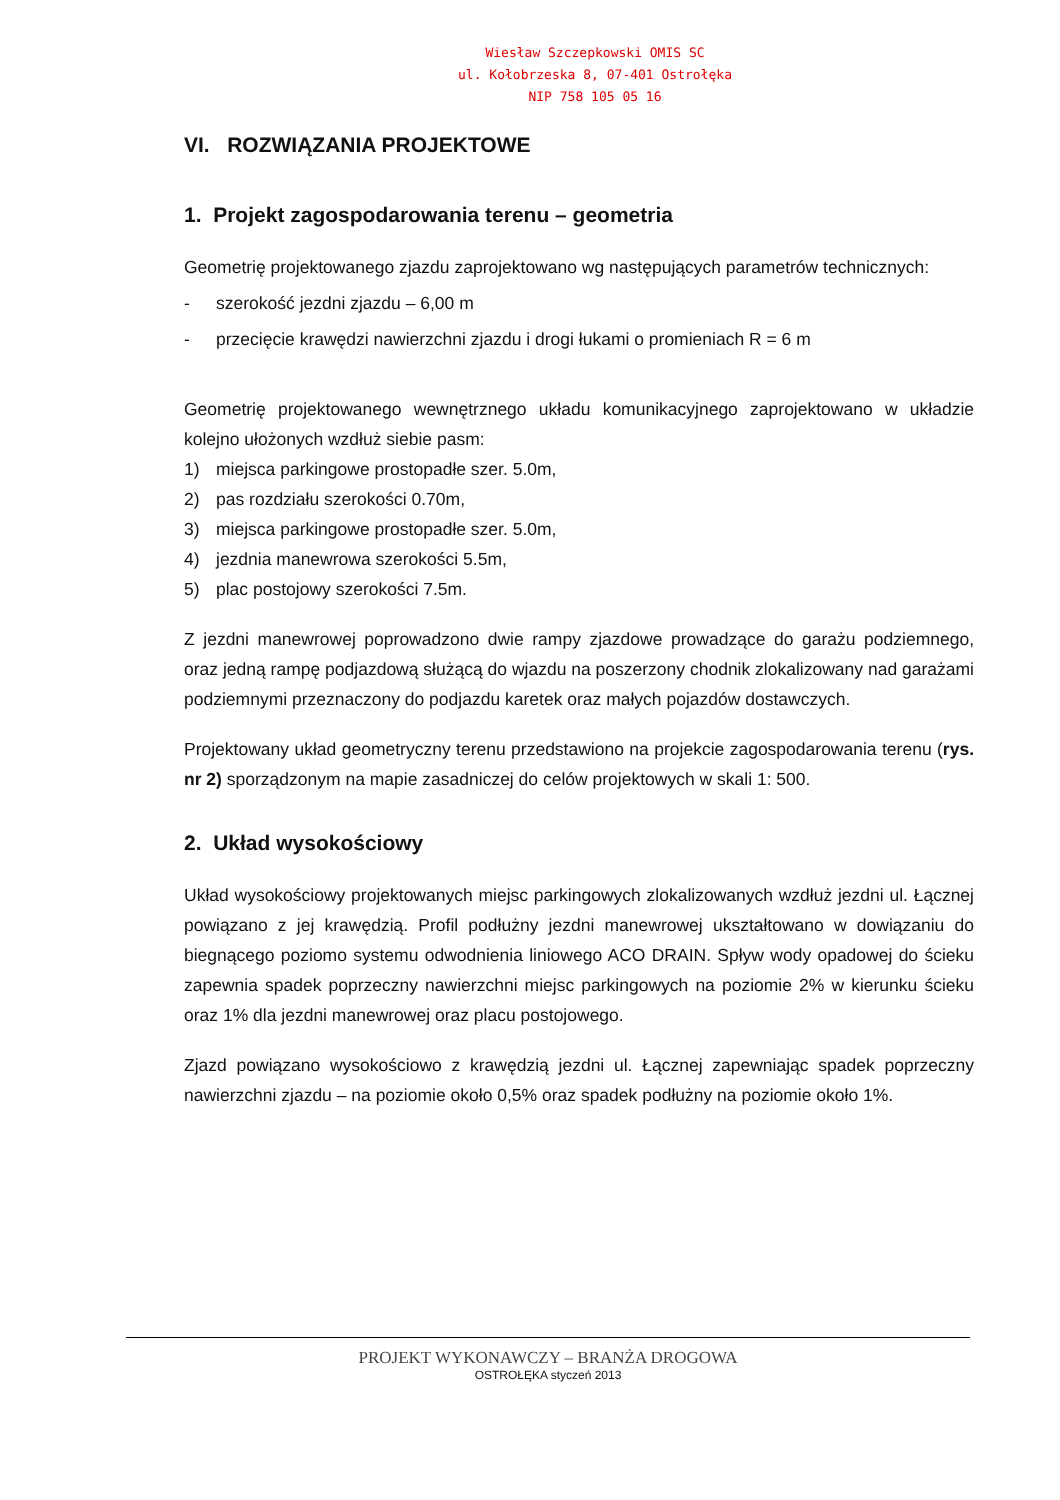Wiesław Szczepkowski OMIS SC
ul. Kołobrzeska 8, 07-401 Ostrołęka
NIP 758 105 05 16
VI. ROZWIĄZANIA PROJEKTOWE
1. Projekt zagospodarowania terenu – geometria
Geometrię projektowanego zjazdu zaprojektowano wg następujących parametrów technicznych:
- szerokość jezdni zjazdu – 6,00 m
- przecięcie krawędzi nawierzchni zjazdu i drogi łukami o promieniach R = 6 m
Geometrię projektowanego wewnętrznego układu komunikacyjnego zaprojektowano w układzie kolejno ułożonych wzdłuż siebie pasm:
1) miejsca parkingowe prostopadłe szer. 5.0m,
2) pas rozdziału szerokości 0.70m,
3) miejsca parkingowe prostopadłe szer. 5.0m,
4) jezdnia manewrowa szerokości 5.5m,
5) plac postojowy szerokości 7.5m.
Z jezdni manewrowej poprowadzono dwie rampy zjazdowe prowadzące do garażu podziemnego, oraz jedną rampę podjazdową służącą do wjazdu na poszerzony chodnik zlokalizowany nad garażami podziemnymi przeznaczony do podjazdu karetek oraz małych pojazdów dostawczych.
Projektowany układ geometryczny terenu przedstawiono na projekcie zagospodarowania terenu (rys. nr 2) sporządzonym na mapie zasadniczej do celów projektowych w skali 1: 500.
2. Układ wysokościowy
Układ wysokościowy projektowanych miejsc parkingowych zlokalizowanych wzdłuż jezdni ul. Łącznej powiązano z jej krawędzią. Profil podłużny jezdni manewrowej ukształtowano w dowiązaniu do biegnącego poziomo systemu odwodnienia liniowego ACO DRAIN. Spływ wody opadowej do ścieku zapewnia spadek poprzeczny nawierzchni miejsc parkingowych na poziomie 2% w kierunku ścieku oraz 1% dla jezdni manewrowej oraz placu postojowego.
Zjazd powiązano wysokościowo z krawędzią jezdni ul. Łącznej zapewniając spadek poprzeczny nawierzchni zjazdu – na poziomie około 0,5% oraz spadek podłużny na poziomie około 1%.
PROJEKT WYKONAWCZY – BRANŻA DROGOWA
OSTROŁĘKA styczeń 2013